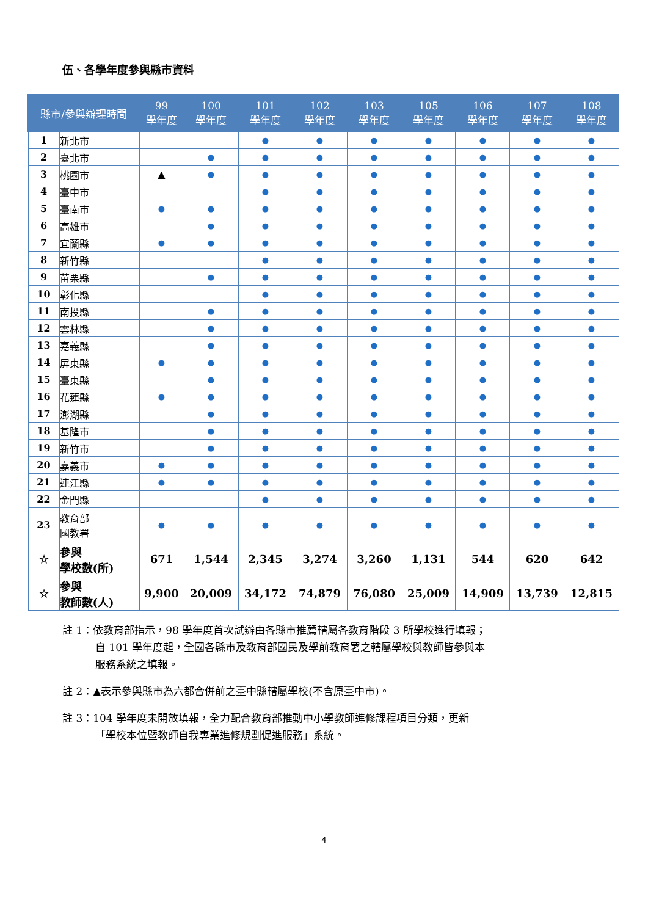伍、各學年度參與縣市資料
| 縣市/參與辦理時間 | | 99 學年度 | 100 學年度 | 101 學年度 | 102 學年度 | 103 學年度 | 105 學年度 | 106 學年度 | 107 學年度 | 108 學年度 |
| --- | --- | --- | --- | --- | --- | --- | --- | --- | --- | --- |
| 1 | 新北市 | | | ● | ● | ● | ● | ● | ● | ● |
| 2 | 臺北市 | | ● | ● | ● | ● | ● | ● | ● | ● |
| 3 | 桃園市 | ▲ | ● | ● | ● | ● | ● | ● | ● | ● |
| 4 | 臺中市 | | | ● | ● | ● | ● | ● | ● | ● |
| 5 | 臺南市 | ● | ● | ● | ● | ● | ● | ● | ● | ● |
| 6 | 高雄市 | | ● | ● | ● | ● | ● | ● | ● | ● |
| 7 | 宜蘭縣 | ● | ● | ● | ● | ● | ● | ● | ● | ● |
| 8 | 新竹縣 | | | ● | ● | ● | ● | ● | ● | ● |
| 9 | 苗栗縣 | | ● | ● | ● | ● | ● | ● | ● | ● |
| 10 | 彰化縣 | | | ● | ● | ● | ● | ● | ● | ● |
| 11 | 南投縣 | | ● | ● | ● | ● | ● | ● | ● | ● |
| 12 | 雲林縣 | | ● | ● | ● | ● | ● | ● | ● | ● |
| 13 | 嘉義縣 | | ● | ● | ● | ● | ● | ● | ● | ● |
| 14 | 屏東縣 | ● | ● | ● | ● | ● | ● | ● | ● | ● |
| 15 | 臺東縣 | | ● | ● | ● | ● | ● | ● | ● | ● |
| 16 | 花蓮縣 | ● | ● | ● | ● | ● | ● | ● | ● | ● |
| 17 | 澎湖縣 | | ● | ● | ● | ● | ● | ● | ● | ● |
| 18 | 基隆市 | | ● | ● | ● | ● | ● | ● | ● | ● |
| 19 | 新竹市 | | ● | ● | ● | ● | ● | ● | ● | ● |
| 20 | 嘉義市 | ● | ● | ● | ● | ● | ● | ● | ● | ● |
| 21 | 連江縣 | ● | ● | ● | ● | ● | ● | ● | ● | ● |
| 22 | 金門縣 | | | ● | ● | ● | ● | ● | ● | ● |
| 23 | 教育部 國教署 | ● | ● | ● | ● | ● | ● | ● | ● | ● |
| ☆ | 參與 學校數(所) | 671 | 1,544 | 2,345 | 3,274 | 3,260 | 1,131 | 544 | 620 | 642 |
| ☆ | 參與 教師數(人) | 9,900 | 20,009 | 34,172 | 74,879 | 76,080 | 25,009 | 14,909 | 13,739 | 12,815 |
註 1：依教育部指示，98 學年度首次試辦由各縣市推薦轄屬各教育階段 3 所學校進行填報；
自 101 學年度起，全國各縣市及教育部國民及學前教育署之轄屬學校與教師皆參與本
服務系統之填報。
註 2：▲表示參與縣市為六都合併前之臺中縣轄屬學校(不含原臺中市)。
註 3：104 學年度未開放填報，全力配合教育部推動中小學教師進修課程項目分類，更新
「學校本位暨教師自我專業進修規劃促進服務」系統。
4